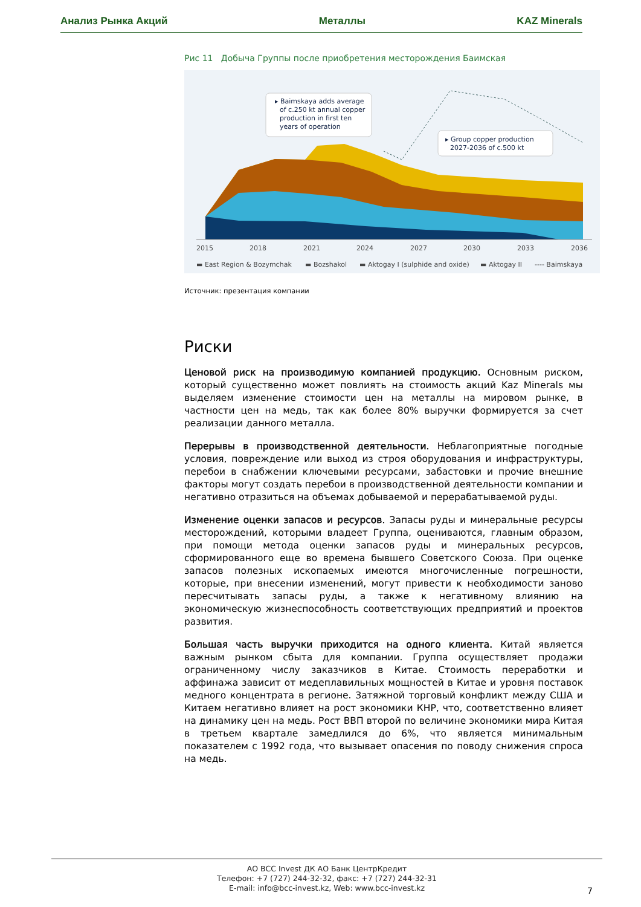Анализ Рынка Акций Металлы KAZ Minerals
Рис 11 Добыча Группы после приобретения месторождения Баимская
▸ Baimskaya adds average
of c.250 kt annual copper
production in first ten
years of operation
▸ Group copper production
2027-2036 of c.500 kt
2015
2018
2021
2024
2027
2030
2033
2036
▬ East Region & Bozymchak
▬ Bozshakol
▬ Aktogay I (sulphide and oxide)
▬ Aktogay II
---- Baimskaya
Источник: презентация компании
Риски
Ценовой риск на производимую компанией продукцию. Основным риском, который существенно может повлиять на стоимость акций Kaz Minerals мы выделяем изменение стоимости цен на металлы на мировом рынке, в частности цен на медь, так как более 80% выручки формируется за счет реализации данного металла.
Перерывы в производственной деятельности. Неблагоприятные погодные условия, повреждение или выход из строя оборудования и инфраструктуры, перебои в снабжении ключевыми ресурсами, забастовки и прочие внешние факторы могут создать перебои в производственной деятельности компании и негативно отразиться на объемах добываемой и перерабатываемой руды.
Изменение оценки запасов и ресурсов. Запасы руды и минеральные ресурсы месторождений, которыми владеет Группа, оцениваются, главным образом, при помощи метода оценки запасов руды и минеральных ресурсов, сформированного еще во времена бывшего Советского Союза. При оценке запасов полезных ископаемых имеются многочисленные погрешности, которые, при внесении изменений, могут привести к необходимости заново пересчитывать запасы руды, а также к негативному влиянию на экономическую жизнеспособность соответствующих предприятий и проектов развития.
Большая часть выручки приходится на одного клиента. Китай является важным рынком сбыта для компании. Группа осуществляет продажи ограниченному числу заказчиков в Китае. Стоимость переработки и аффинажа зависит от медеплавильных мощностей в Китае и уровня поставок медного концентрата в регионе. Затяжной торговый конфликт между США и Китаем негативно влияет на рост экономики КНР, что, соответственно влияет на динамику цен на медь. Рост ВВП второй по величине экономики мира Китая в третьем квартале замедлился до 6%, что является минимальным показателем с 1992 года, что вызывает опасения по поводу снижения спроса на медь.
АО BCC Invest ДК АО Банк ЦентрКредит
Телефон: +7 (727) 244-32-32, факс: +7 (727) 244-32-31
E-mail: info@bcc-invest.kz, Web: www.bcc-invest.kz
7